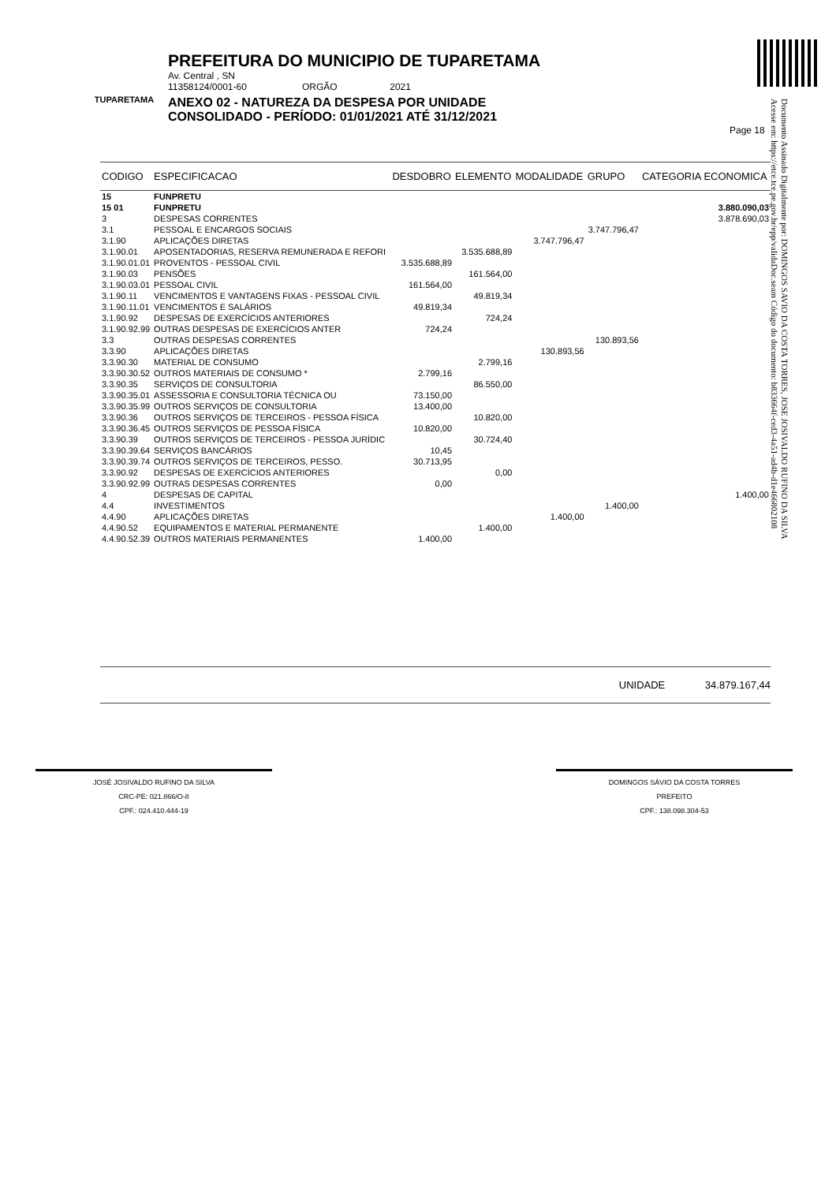TUPARETAMA
PREFEITURA DO MUNICIPIO DE TUPARETAMA
Av. Central , SN
11358124/0001-60 ORGÃO 2021
ANEXO 02 - NATUREZA DA DESPESA POR UNIDADE
CONSOLIDADO - PERÍODO: 01/01/2021 ATÉ 31/12/2021
Page 18
Documento Assinado Digitalmente por: DOMINGOS SAVIO DA COSTA TORRES, JOSE JOSIVALDO RUFINO DA SILVA
Acesse em: https://etce.tce.pe.gov.br/epp/validaDoc.seam Código do documento: b833664f-ced3-4a51-ad4b-d1e466802108
| CODIGO | ESPECIFICACAO | DESDOBRO | ELEMENTO | MODALIDADE | GRUPO | CATEGORIA ECONOMICA |
| --- | --- | --- | --- | --- | --- | --- |
| 15 | FUNPRETU | | | | | |
| 15 01 | FUNPRETU | | | | | 3.880.090,03 |
| 3 | DESPESAS CORRENTES | | | | | 3.878.690,03 |
| 3.1 | PESSOAL E ENCARGOS SOCIAIS | | | | 3.747.796,47 | |
| 3.1.90 | APLICAÇÕES DIRETAS | | | 3.747.796,47 | | |
| 3.1.90.01 | APOSENTADORIAS, RESERVA REMUNERADA E REFORI | | 3.535.688,89 | | | |
| 3.1.90.01.01 | PROVENTOS - PESSOAL CIVIL | 3.535.688,89 | | | | |
| 3.1.90.03 | PENSÕES | | 161.564,00 | | | |
| 3.1.90.03.01 | PESSOAL CIVIL | 161.564,00 | | | | |
| 3.1.90.11 | VENCIMENTOS E VANTAGENS FIXAS - PESSOAL CIVIL | | 49.819,34 | | | |
| 3.1.90.11.01 | VENCIMENTOS E SALÁRIOS | 49.819,34 | | | | |
| 3.1.90.92 | DESPESAS DE EXERCÍCIOS ANTERIORES | | 724,24 | | | |
| 3.1.90.92.99 | OUTRAS DESPESAS DE EXERCÍCIOS ANTER | 724,24 | | | | |
| 3.3 | OUTRAS DESPESAS CORRENTES | | | | 130.893,56 | |
| 3.3.90 | APLICAÇÕES DIRETAS | | | 130.893,56 | | |
| 3.3.90.30 | MATERIAL DE CONSUMO | | 2.799,16 | | | |
| 3.3.90.30.52 | OUTROS MATERIAIS DE CONSUMO * | 2.799,16 | | | | |
| 3.3.90.35 | SERVIÇOS DE CONSULTORIA | | 86.550,00 | | | |
| 3.3.90.35.01 | ASSESSORIA E CONSULTORIA TÉCNICA OU | 73.150,00 | | | | |
| 3.3.90.35.99 | OUTROS SERVIÇOS DE CONSULTORIA | 13.400,00 | | | | |
| 3.3.90.36 | OUTROS SERVIÇOS DE TERCEIROS - PESSOA FÍSICA | | 10.820,00 | | | |
| 3.3.90.36.45 | OUTROS SERVIÇOS DE PESSOA FÍSICA | 10.820,00 | | | | |
| 3.3.90.39 | OUTROS SERVIÇOS DE TERCEIROS - PESSOA JURÍDIC | | 30.724,40 | | | |
| 3.3.90.39.64 | SERVIÇOS BANCÁRIOS | 10,45 | | | | |
| 3.3.90.39.74 | OUTROS SERVIÇOS DE TERCEIROS, PESSO. | 30.713,95 | | | | |
| 3.3.90.92 | DESPESAS DE EXERCÍCIOS ANTERIORES | | 0,00 | | | |
| 3.3.90.92.99 | OUTRAS DESPESAS CORRENTES | 0,00 | | | | |
| 4 | DESPESAS DE CAPITAL | | | | | 1.400,00 |
| 4.4 | INVESTIMENTOS | | | | 1.400,00 | |
| 4.4.90 | APLICAÇÕES DIRETAS | | | 1.400,00 | | |
| 4.4.90.52 | EQUIPAMENTOS E MATERIAL PERMANENTE | | 1.400,00 | | | |
| 4.4.90.52.39 | OUTROS MATERIAIS PERMANENTES | 1.400,00 | | | | |
UNIDADE 34.879.167,44
JOSÉ JOSIVALDO RUFINO DA SILVA
CRC-PE: 021.866/O-8
CPF.: 024.410.444-19
DOMINGOS SÁVIO DA COSTA TORRES
PREFEITO
CPF.: 138.098.304-53